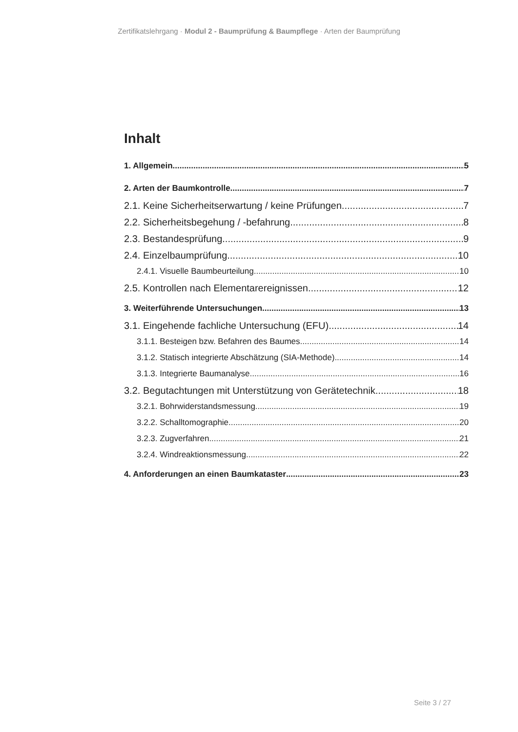Zertifikatslehrgang · Modul 2 - Baumprüfung & Baumpflege · Arten der Baumprüfung
Inhalt
1. Allgemein 5
2. Arten der Baumkontrolle 7
2.1. Keine Sicherheitserwartung / keine Prüfungen 7
2.2. Sicherheitsbegehung / -befahrung 8
2.3. Bestandesprüfung 9
2.4. Einzelbaumprüfung 10
2.4.1. Visuelle Baumbeurteilung 10
2.5. Kontrollen nach Elementarereignissen 12
3. Weiterführende Untersuchungen 13
3.1. Eingehende fachliche Untersuchung (EFU) 14
3.1.1. Besteigen bzw. Befahren des Baumes 14
3.1.2. Statisch integrierte Abschätzung (SIA-Methode) 14
3.1.3. Integrierte Baumanalyse 16
3.2. Begutachtungen mit Unterstützung von Gerätetechnik 18
3.2.1. Bohrwiderstandsmessung 19
3.2.2. Schalltomographie 20
3.2.3. Zugverfahren 21
3.2.4. Windreaktionsmessung 22
4. Anforderungen an einen Baumkataster 23
Seite 3 / 27